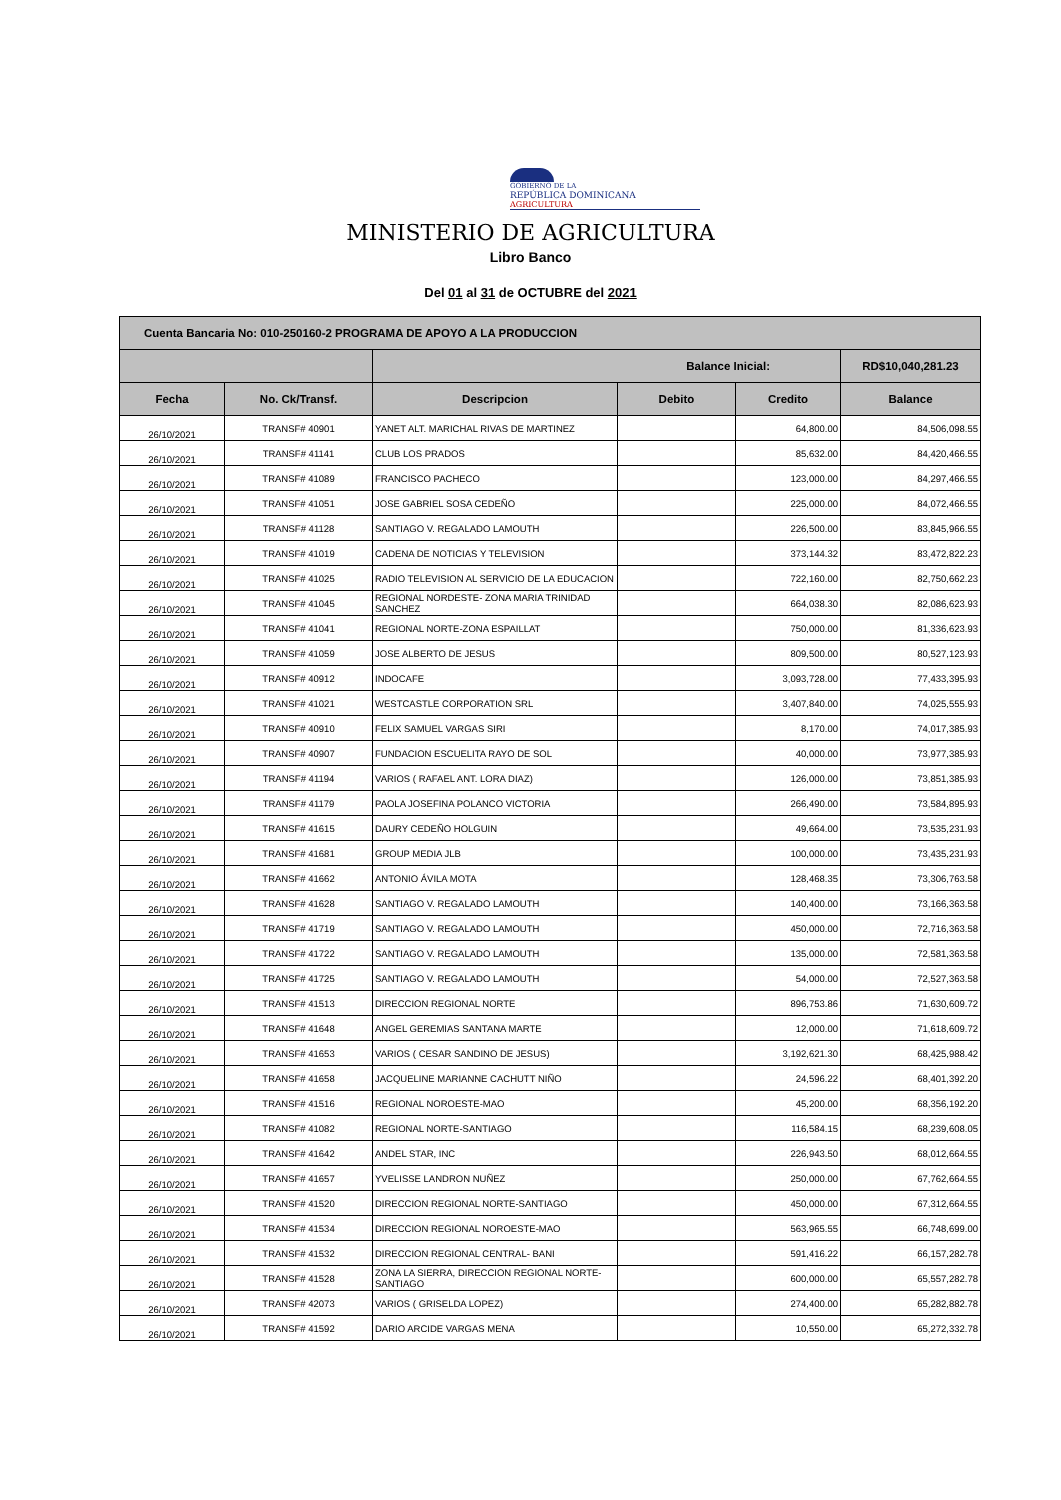GOBIERNO DE LA
REPÚBLICA DOMINICANA
AGRICULTURA
MINISTERIO DE AGRICULTURA
Libro Banco
Del 01 al 31 de OCTUBRE del 2021
| Cuenta Bancaria No: 010-250160-2 PROGRAMA DE APOYO A LA PRODUCCION | | | | | |
| | | Balance Inicial: | | | RD$10,040,281.23 |
| Fecha | No. Ck/Transf. | Descripcion | Debito | Credito | Balance |
| 26/10/2021 | TRANSF# 40901 | YANET ALT. MARICHAL RIVAS DE MARTINEZ | | 64,800.00 | 84,506,098.55 |
| 26/10/2021 | TRANSF# 41141 | CLUB LOS PRADOS | | 85,632.00 | 84,420,466.55 |
| 26/10/2021 | TRANSF# 41089 | FRANCISCO PACHECO | | 123,000.00 | 84,297,466.55 |
| 26/10/2021 | TRANSF# 41051 | JOSE GABRIEL SOSA CEDEÑO | | 225,000.00 | 84,072,466.55 |
| 26/10/2021 | TRANSF# 41128 | SANTIAGO V. REGALADO LAMOUTH | | 226,500.00 | 83,845,966.55 |
| 26/10/2021 | TRANSF# 41019 | CADENA DE NOTICIAS Y TELEVISION | | 373,144.32 | 83,472,822.23 |
| 26/10/2021 | TRANSF# 41025 | RADIO TELEVISION AL SERVICIO DE LA EDUCACION | | 722,160.00 | 82,750,662.23 |
| 26/10/2021 | TRANSF# 41045 | REGIONAL NORDESTE- ZONA MARIA TRINIDAD SANCHEZ | | 664,038.30 | 82,086,623.93 |
| 26/10/2021 | TRANSF# 41041 | REGIONAL NORTE-ZONA ESPAILLAT | | 750,000.00 | 81,336,623.93 |
| 26/10/2021 | TRANSF# 41059 | JOSE ALBERTO DE JESUS | | 809,500.00 | 80,527,123.93 |
| 26/10/2021 | TRANSF# 40912 | INDOCAFE | | 3,093,728.00 | 77,433,395.93 |
| 26/10/2021 | TRANSF# 41021 | WESTCASTLE CORPORATION SRL | | 3,407,840.00 | 74,025,555.93 |
| 26/10/2021 | TRANSF# 40910 | FELIX SAMUEL VARGAS SIRI | | 8,170.00 | 74,017,385.93 |
| 26/10/2021 | TRANSF# 40907 | FUNDACION ESCUELITA RAYO DE SOL | | 40,000.00 | 73,977,385.93 |
| 26/10/2021 | TRANSF# 41194 | VARIOS ( RAFAEL ANT. LORA DIAZ) | | 126,000.00 | 73,851,385.93 |
| 26/10/2021 | TRANSF# 41179 | PAOLA JOSEFINA POLANCO VICTORIA | | 266,490.00 | 73,584,895.93 |
| 26/10/2021 | TRANSF# 41615 | DAURY CEDEÑO HOLGUIN | | 49,664.00 | 73,535,231.93 |
| 26/10/2021 | TRANSF# 41681 | GROUP MEDIA JLB | | 100,000.00 | 73,435,231.93 |
| 26/10/2021 | TRANSF# 41662 | ANTONIO ÁVILA MOTA | | 128,468.35 | 73,306,763.58 |
| 26/10/2021 | TRANSF# 41628 | SANTIAGO V. REGALADO LAMOUTH | | 140,400.00 | 73,166,363.58 |
| 26/10/2021 | TRANSF# 41719 | SANTIAGO V. REGALADO LAMOUTH | | 450,000.00 | 72,716,363.58 |
| 26/10/2021 | TRANSF# 41722 | SANTIAGO V. REGALADO LAMOUTH | | 135,000.00 | 72,581,363.58 |
| 26/10/2021 | TRANSF# 41725 | SANTIAGO V. REGALADO LAMOUTH | | 54,000.00 | 72,527,363.58 |
| 26/10/2021 | TRANSF# 41513 | DIRECCION REGIONAL NORTE | | 896,753.86 | 71,630,609.72 |
| 26/10/2021 | TRANSF# 41648 | ANGEL GEREMIAS SANTANA MARTE | | 12,000.00 | 71,618,609.72 |
| 26/10/2021 | TRANSF# 41653 | VARIOS ( CESAR SANDINO DE JESUS) | | 3,192,621.30 | 68,425,988.42 |
| 26/10/2021 | TRANSF# 41658 | JACQUELINE MARIANNE CACHUTT NIÑO | | 24,596.22 | 68,401,392.20 |
| 26/10/2021 | TRANSF# 41516 | REGIONAL NOROESTE-MAO | | 45,200.00 | 68,356,192.20 |
| 26/10/2021 | TRANSF# 41082 | REGIONAL NORTE-SANTIAGO | | 116,584.15 | 68,239,608.05 |
| 26/10/2021 | TRANSF# 41642 | ANDEL STAR, INC | | 226,943.50 | 68,012,664.55 |
| 26/10/2021 | TRANSF# 41657 | YVELISSE LANDRON NUÑEZ | | 250,000.00 | 67,762,664.55 |
| 26/10/2021 | TRANSF# 41520 | DIRECCION REGIONAL NORTE-SANTIAGO | | 450,000.00 | 67,312,664.55 |
| 26/10/2021 | TRANSF# 41534 | DIRECCION REGIONAL NOROESTE-MAO | | 563,965.55 | 66,748,699.00 |
| 26/10/2021 | TRANSF# 41532 | DIRECCION REGIONAL CENTRAL- BANI | | 591,416.22 | 66,157,282.78 |
| 26/10/2021 | TRANSF# 41528 | ZONA LA SIERRA, DIRECCION REGIONAL NORTE-SANTIAGO | | 600,000.00 | 65,557,282.78 |
| 26/10/2021 | TRANSF# 42073 | VARIOS ( GRISELDA LOPEZ) | | 274,400.00 | 65,282,882.78 |
| 26/10/2021 | TRANSF# 41592 | DARIO ARCIDE VARGAS MENA | | 10,550.00 | 65,272,332.78 |